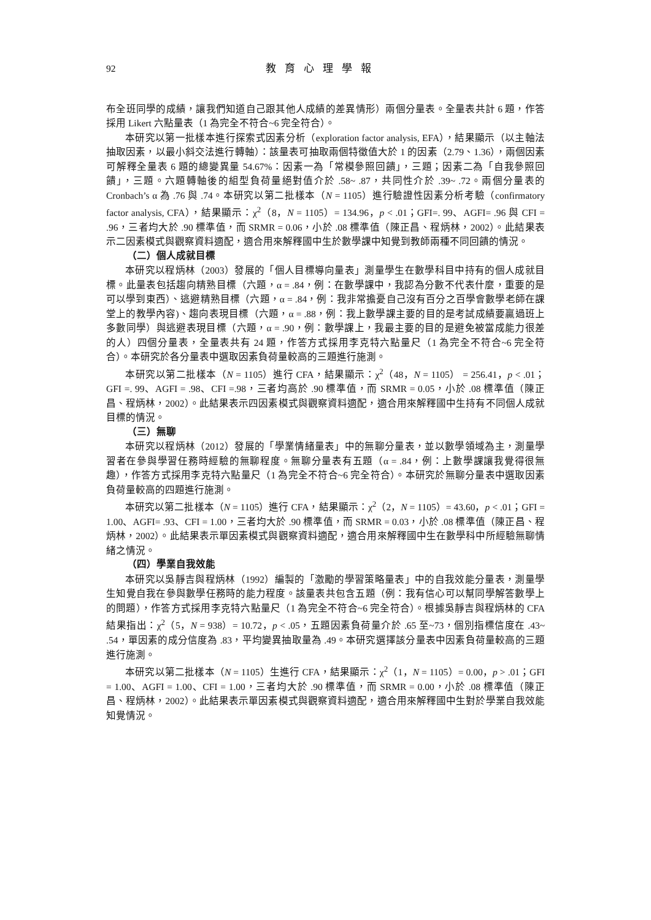92 教育心理學報
布全班同學的成績，讓我們知道自己跟其他人成績的差異情形）兩個分量表。全量表共計 6 題，作答採用 Likert 六點量表（1 為完全不符合~6 完全符合）。
本研究以第一批樣本進行探索式因素分析（exploration factor analysis, EFA），結果顯示（以主軸法抽取因素，以最小斜交法進行轉軸）：該量表可抽取兩個特徵值大於 1 的因素（2.79、1.36），兩個因素可解釋全量表 6 題的總變異量 54.67%：因素一為「常模參照回饋」，三題；因素二為「自我參照回饋」，三題。六題轉軸後的組型負荷量絕對值介於 .58~ .87，共同性介於 .39~ .72。兩個分量表的 Cronbach’s α 為 .76 與 .74。本研究以第二批樣本（N = 1105）進行驗證性因素分析考驗（confirmatory factor analysis, CFA），結果顯示：χ<sup>2</sup>（8，N = 1105）= 134.96，p < .01；GFI=. 99、AGFI= .96 與 CFI = .96，三者均大於 .90 標準值，而 SRMR = 0.06，小於 .08 標準值（陳正昌、程炳林，2002）。此結果表示二因素模式與觀察資料適配，適合用來解釋國中生於數學課中知覺到教師兩種不同回饋的情況。
（二）個人成就目標
本研究以程炳林（2003）發展的「個人目標導向量表」測量學生在數學科目中持有的個人成就目標。此量表包括趨向精熟目標（六題，α = .84，例：在數學課中，我認為分數不代表什麼，重要的是可以學到東西）、逃避精熟目標（六題，α = .84，例：我非常擔憂自己沒有百分之百學會數學老師在課堂上的教學內容)、趨向表現目標（六題，α = .88，例：我上數學課主要的目的是考試成績要贏過班上多數同學）與逃避表現目標（六題，α = .90，例：數學課上，我最主要的目的是避免被當成能力很差的人）四個分量表，全量表共有 24 題，作答方式採用李克特六點量尺（1 為完全不符合~6 完全符合）。本研究於各分量表中選取因素負荷量較高的三題進行施測。
本研究以第二批樣本（N = 1105）進行 CFA，結果顯示：χ<sup>2</sup>（48，N = 1105） = 256.41，p < .01；GFI =. 99、AGFI = .98、CFI =.98，三者均高於 .90 標準值，而 SRMR = 0.05，小於 .08 標準值（陳正昌、程炳林，2002）。此結果表示四因素模式與觀察資料適配，適合用來解釋國中生持有不同個人成就目標的情況。
（三）無聊
本研究以程炳林（2012）發展的「學業情緒量表」中的無聊分量表，並以數學領域為主，測量學習者在參與學習任務時經驗的無聊程度。無聊分量表有五題（α = .84，例：上數學課讓我覺得很無趣），作答方式採用李克特六點量尺（1 為完全不符合~6 完全符合）。本研究於無聊分量表中選取因素負荷量較高的四題進行施測。
本研究以第二批樣本（N = 1105）進行 CFA，結果顯示：χ<sup>2</sup>（2，N = 1105）= 43.60，p < .01；GFI = 1.00、AGFI= .93、CFI = 1.00，三者均大於 .90 標準值，而 SRMR = 0.03，小於 .08 標準值（陳正昌、程炳林，2002）。此結果表示單因素模式與觀察資料適配，適合用來解釋國中生在數學科中所經驗無聊情緒之情況。
（四）學業自我效能
本研究以吳靜吉與程炳林（1992）編製的「激勵的學習策略量表」中的自我效能分量表，測量學生知覺自我在參與數學任務時的能力程度。該量表共包含五題（例：我有信心可以幫同學解答數學上的問題），作答方式採用李克特六點量尺（1 為完全不符合~6 完全符合）。根據吳靜吉與程炳林的 CFA 結果指出：χ<sup>2</sup>（5，N = 938）= 10.72，p < .05，五題因素負荷量介於 .65 至~73，個別指標信度在 .43~ .54，單因素的成分信度為 .83，平均變異抽取量為 .49。本研究選擇該分量表中因素負荷量較高的三題進行施測。
本研究以第二批樣本（N = 1105）生進行 CFA，結果顯示：χ<sup>2</sup>（1，N = 1105）= 0.00，p > .01；GFI = 1.00、AGFI = 1.00、CFI = 1.00，三者均大於 .90 標準值，而 SRMR = 0.00，小於 .08 標準值（陳正昌、程炳林，2002）。此結果表示單因素模式與觀察資料適配，適合用來解釋國中生對於學業自我效能知覺情況。